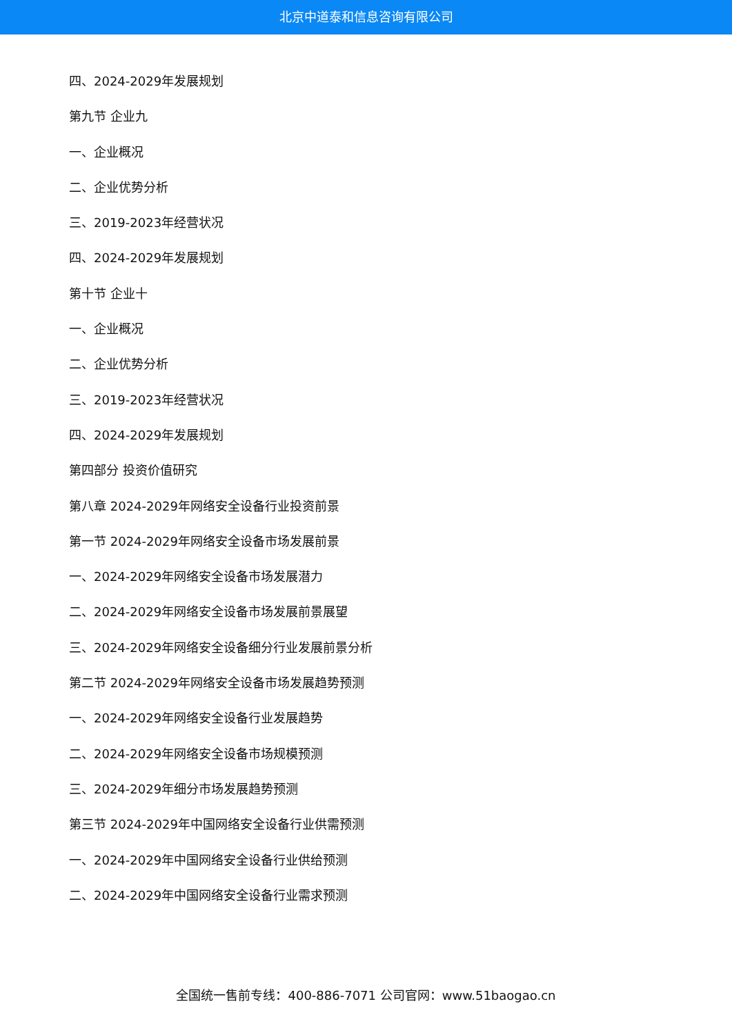北京中道泰和信息咨询有限公司
四、2024-2029年发展规划
第九节 企业九
一、企业概况
二、企业优势分析
三、2019-2023年经营状况
四、2024-2029年发展规划
第十节 企业十
一、企业概况
二、企业优势分析
三、2019-2023年经营状况
四、2024-2029年发展规划
第四部分 投资价值研究
第八章 2024-2029年网络安全设备行业投资前景
第一节 2024-2029年网络安全设备市场发展前景
一、2024-2029年网络安全设备市场发展潜力
二、2024-2029年网络安全设备市场发展前景展望
三、2024-2029年网络安全设备细分行业发展前景分析
第二节 2024-2029年网络安全设备市场发展趋势预测
一、2024-2029年网络安全设备行业发展趋势
二、2024-2029年网络安全设备市场规模预测
三、2024-2029年细分市场发展趋势预测
第三节 2024-2029年中国网络安全设备行业供需预测
一、2024-2029年中国网络安全设备行业供给预测
二、2024-2029年中国网络安全设备行业需求预测
全国统一售前专线：400-886-7071 公司官网：www.51baogao.cn